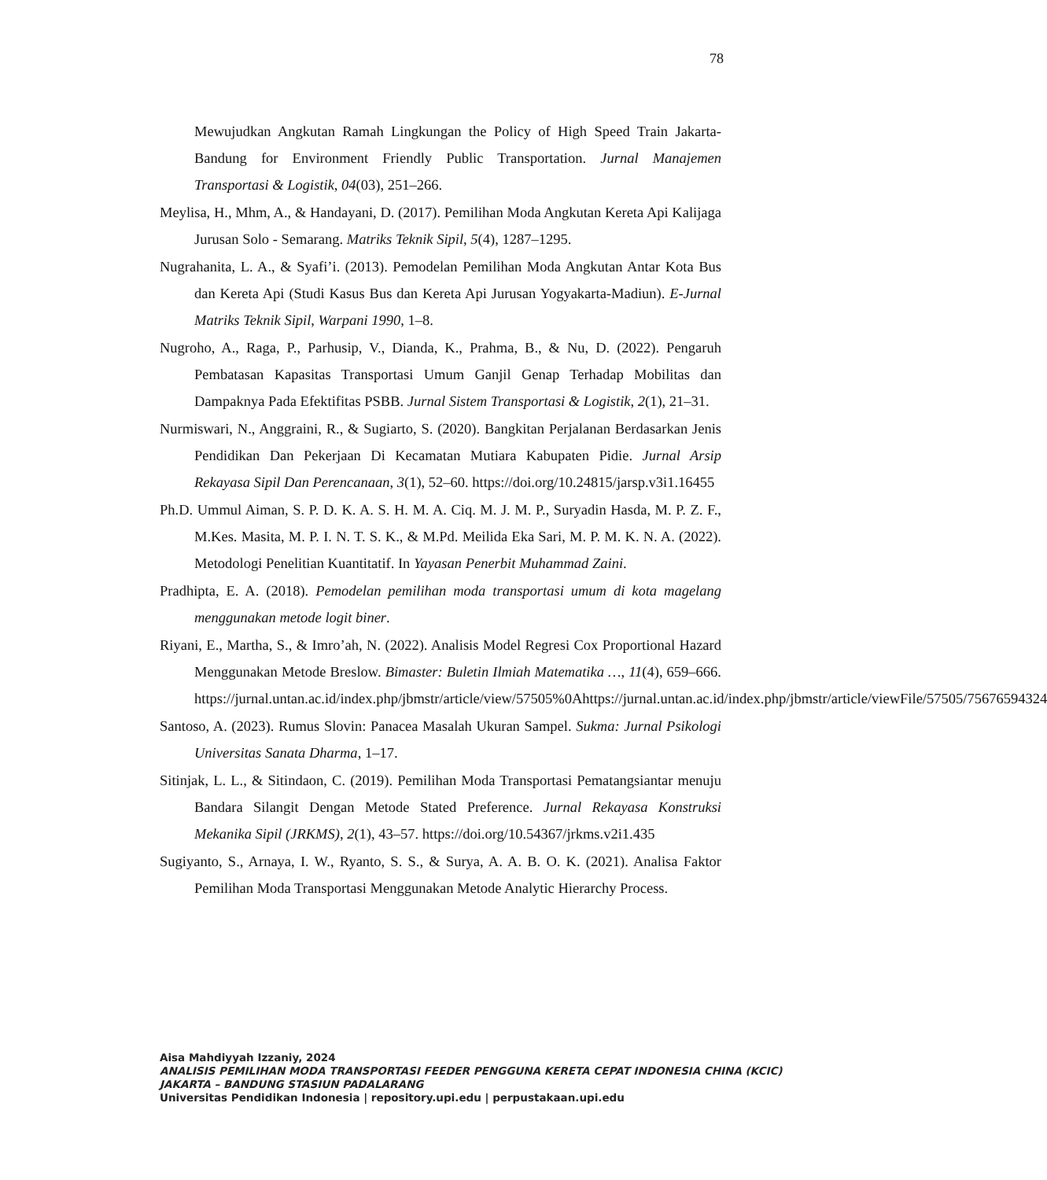78
Mewujudkan Angkutan Ramah Lingkungan the Policy of High Speed Train Jakarta-Bandung for Environment Friendly Public Transportation. Jurnal Manajemen Transportasi & Logistik, 04(03), 251–266.
Meylisa, H., Mhm, A., & Handayani, D. (2017). Pemilihan Moda Angkutan Kereta Api Kalijaga Jurusan Solo - Semarang. Matriks Teknik Sipil, 5(4), 1287–1295.
Nugrahanita, L. A., & Syafi’i. (2013). Pemodelan Pemilihan Moda Angkutan Antar Kota Bus dan Kereta Api (Studi Kasus Bus dan Kereta Api Jurusan Yogyakarta-Madiun). E-Jurnal Matriks Teknik Sipil, Warpani 1990, 1–8.
Nugroho, A., Raga, P., Parhusip, V., Dianda, K., Prahma, B., & Nu, D. (2022). Pengaruh Pembatasan Kapasitas Transportasi Umum Ganjil Genap Terhadap Mobilitas dan Dampaknya Pada Efektifitas PSBB. Jurnal Sistem Transportasi & Logistik, 2(1), 21–31.
Nurmiswari, N., Anggraini, R., & Sugiarto, S. (2020). Bangkitan Perjalanan Berdasarkan Jenis Pendidikan Dan Pekerjaan Di Kecamatan Mutiara Kabupaten Pidie. Jurnal Arsip Rekayasa Sipil Dan Perencanaan, 3(1), 52–60. https://doi.org/10.24815/jarsp.v3i1.16455
Ph.D. Ummul Aiman, S. P. D. K. A. S. H. M. A. Ciq. M. J. M. P., Suryadin Hasda, M. P. Z. F., M.Kes. Masita, M. P. I. N. T. S. K., & M.Pd. Meilida Eka Sari, M. P. M. K. N. A. (2022). Metodologi Penelitian Kuantitatif. In Yayasan Penerbit Muhammad Zaini.
Pradhipta, E. A. (2018). Pemodelan pemilihan moda transportasi umum di kota magelang menggunakan metode logit biner.
Riyani, E., Martha, S., & Imro’ah, N. (2022). Analisis Model Regresi Cox Proportional Hazard Menggunakan Metode Breslow. Bimaster: Buletin Ilmiah Matematika …, 11(4), 659–666. https://jurnal.untan.ac.id/index.php/jbmstr/article/view/57505%0Ahttps://jurnal.untan.ac.id/index.php/jbmstr/article/viewFile/57505/75676594324
Santoso, A. (2023). Rumus Slovin: Panacea Masalah Ukuran Sampel. Sukma: Jurnal Psikologi Universitas Sanata Dharma, 1–17.
Sitinjak, L. L., & Sitindaon, C. (2019). Pemilihan Moda Transportasi Pematangsiantar menuju Bandara Silangit Dengan Metode Stated Preference. Jurnal Rekayasa Konstruksi Mekanika Sipil (JRKMS), 2(1), 43–57. https://doi.org/10.54367/jrkms.v2i1.435
Sugiyanto, S., Arnaya, I. W., Ryanto, S. S., & Surya, A. A. B. O. K. (2021). Analisa Faktor Pemilihan Moda Transportasi Menggunakan Metode Analytic Hierarchy Process.
Aisa Mahdiyyah Izzaniy, 2024
ANALISIS PEMILIHAN MODA TRANSPORTASI FEEDER PENGGUNA KERETA CEPAT INDONESIA CHINA (KCIC) JAKARTA – BANDUNG STASIUN PADALARANG
Universitas Pendidikan Indonesia | repository.upi.edu | perpustakaan.upi.edu